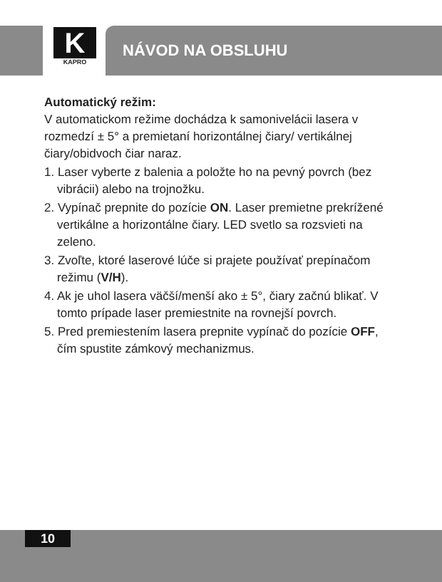K
KAPRO
NÁVOD NA OBSLUHU
Automatický režim:
V automatickom režime dochádza k samonivelácii lasera v rozmedzí ± 5° a premietaní horizontálnej čiary/ vertikálnej čiary/obidvoch čiar naraz.
1. Laser vyberte z balenia a položte ho na pevný povrch (bez vibrácii) alebo na trojnožku.
2. Vypínač prepnite do pozície ON. Laser premietne prekrížené vertikálne a horizontálne čiary. LED svetlo sa rozsvieti na zeleno.
3. Zvoľte, ktoré laserové lúče si prajete používať prepínačom režimu (V/H).
4. Ak je uhol lasera väčší/menší ako ± 5°, čiary začnú blikať. V tomto prípade laser premiestnite na rovnejší povrch.
5. Pred premiestením lasera prepnite vypínač do pozície OFF, čím spustite zámkový mechanizmus.
10